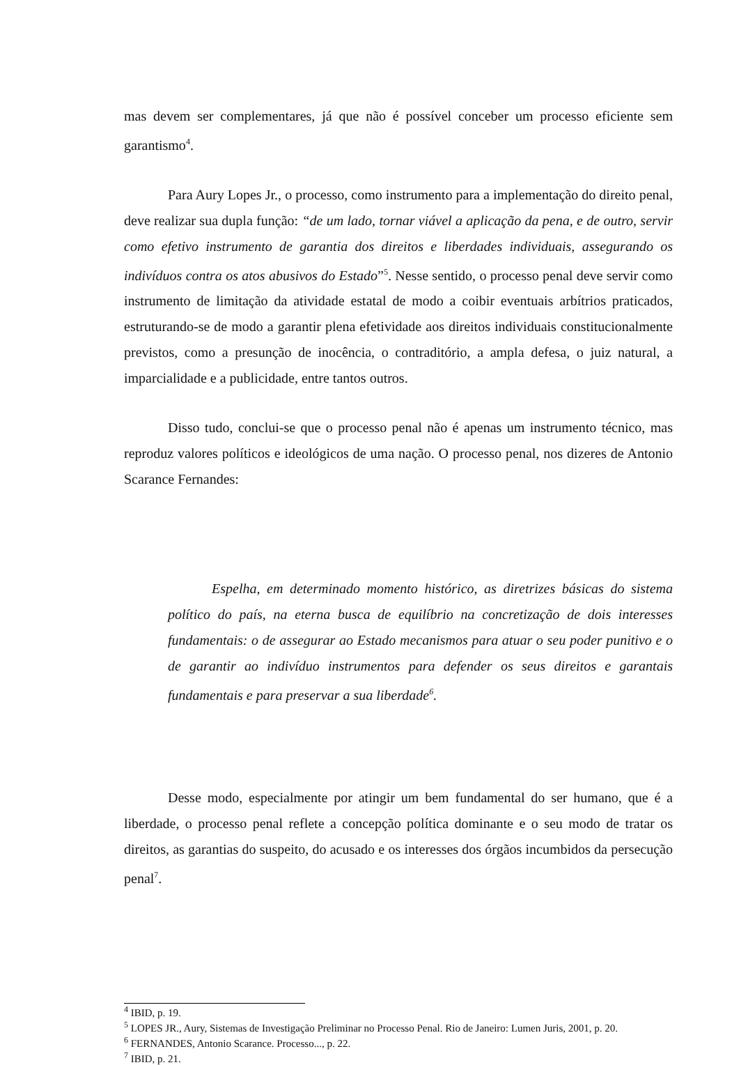mas devem ser complementares, já que não é possível conceber um processo eficiente sem garantismo<sup>4</sup>.
Para Aury Lopes Jr., o processo, como instrumento para a implementação do direito penal, deve realizar sua dupla função: “de um lado, tornar viável a aplicação da pena, e de outro, servir como efetivo instrumento de garantia dos direitos e liberdades individuais, assegurando os indivíduos contra os atos abusivos do Estado”<sup>5</sup>. Nesse sentido, o processo penal deve servir como instrumento de limitação da atividade estatal de modo a coibir eventuais arbítrios praticados, estruturando-se de modo a garantir plena efetividade aos direitos individuais constitucionalmente previstos, como a presunção de inocência, o contraditório, a ampla defesa, o juiz natural, a imparcialidade e a publicidade, entre tantos outros.
Disso tudo, conclui-se que o processo penal não é apenas um instrumento técnico, mas reproduz valores políticos e ideológicos de uma nação. O processo penal, nos dizeres de Antonio Scarance Fernandes:
Espelha, em determinado momento histórico, as diretrizes básicas do sistema político do país, na eterna busca de equilíbrio na concretização de dois interesses fundamentais: o de assegurar ao Estado mecanismos para atuar o seu poder punitivo e o de garantir ao indivíduo instrumentos para defender os seus direitos e garantais fundamentais e para preservar a sua liberdade<sup>6</sup>.
Desse modo, especialmente por atingir um bem fundamental do ser humano, que é a liberdade, o processo penal reflete a concepção política dominante e o seu modo de tratar os direitos, as garantias do suspeito, do acusado e os interesses dos órgãos incumbidos da persecução penal<sup>7</sup>.
<sup>4</sup> IBID, p. 19.
<sup>5</sup> LOPES JR., Aury, Sistemas de Investigação Preliminar no Processo Penal. Rio de Janeiro: Lumen Juris, 2001, p. 20.
<sup>6</sup> FERNANDES, Antonio Scarance. Processo..., p. 22.
<sup>7</sup> IBID, p. 21.